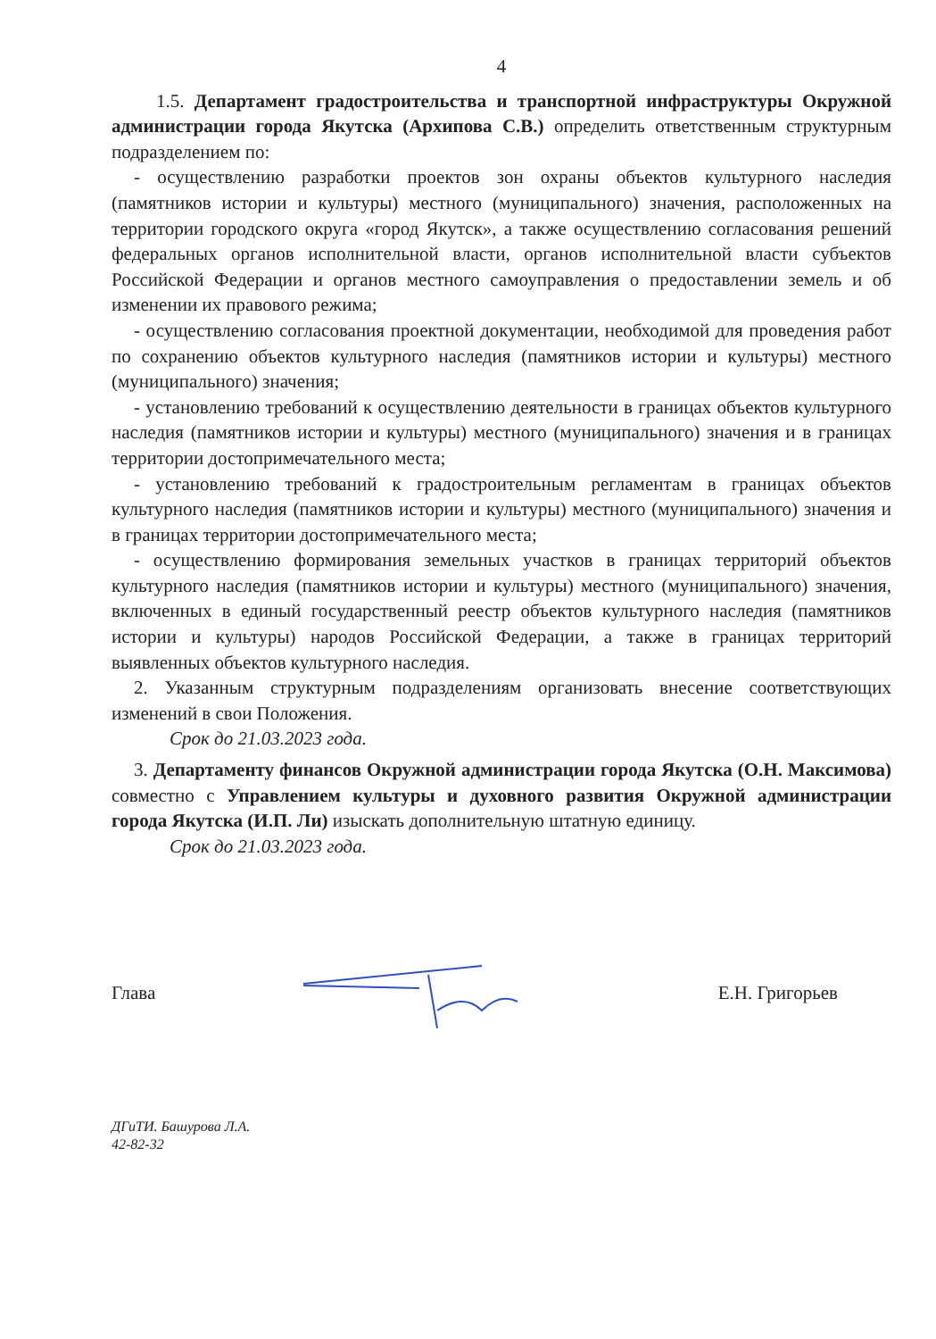4
1.5. Департамент градостроительства и транспортной инфраструктуры Окружной администрации города Якутска (Архипова С.В.) определить ответственным структурным подразделением по:
- осуществлению разработки проектов зон охраны объектов культурного наследия (памятников истории и культуры) местного (муниципального) значения, расположенных на территории городского округа «город Якутск», а также осуществлению согласования решений федеральных органов исполнительной власти, органов исполнительной власти субъектов Российской Федерации и органов местного самоуправления о предоставлении земель и об изменении их правового режима;
- осуществлению согласования проектной документации, необходимой для проведения работ по сохранению объектов культурного наследия (памятников истории и культуры) местного (муниципального) значения;
- установлению требований к осуществлению деятельности в границах объектов культурного наследия (памятников истории и культуры) местного (муниципального) значения и в границах территории достопримечательного места;
- установлению требований к градостроительным регламентам в границах объектов культурного наследия (памятников истории и культуры) местного (муниципального) значения и в границах территории достопримечательного места;
- осуществлению формирования земельных участков в границах территорий объектов культурного наследия (памятников истории и культуры) местного (муниципального) значения, включенных в единый государственный реестр объектов культурного наследия (памятников истории и культуры) народов Российской Федерации, а также в границах территорий выявленных объектов культурного наследия.
2. Указанным структурным подразделениям организовать внесение соответствующих изменений в свои Положения.
Срок до 21.03.2023 года.
3. Департаменту финансов Окружной администрации города Якутска (О.Н. Максимова) совместно с Управлением культуры и духовного развития Окружной администрации города Якутска (И.П. Ли) изыскать дополнительную штатную единицу.
Срок до 21.03.2023 года.
Глава Е.Н. Григорьев
ДГиТИ. Башурова Л.А.
42-82-32